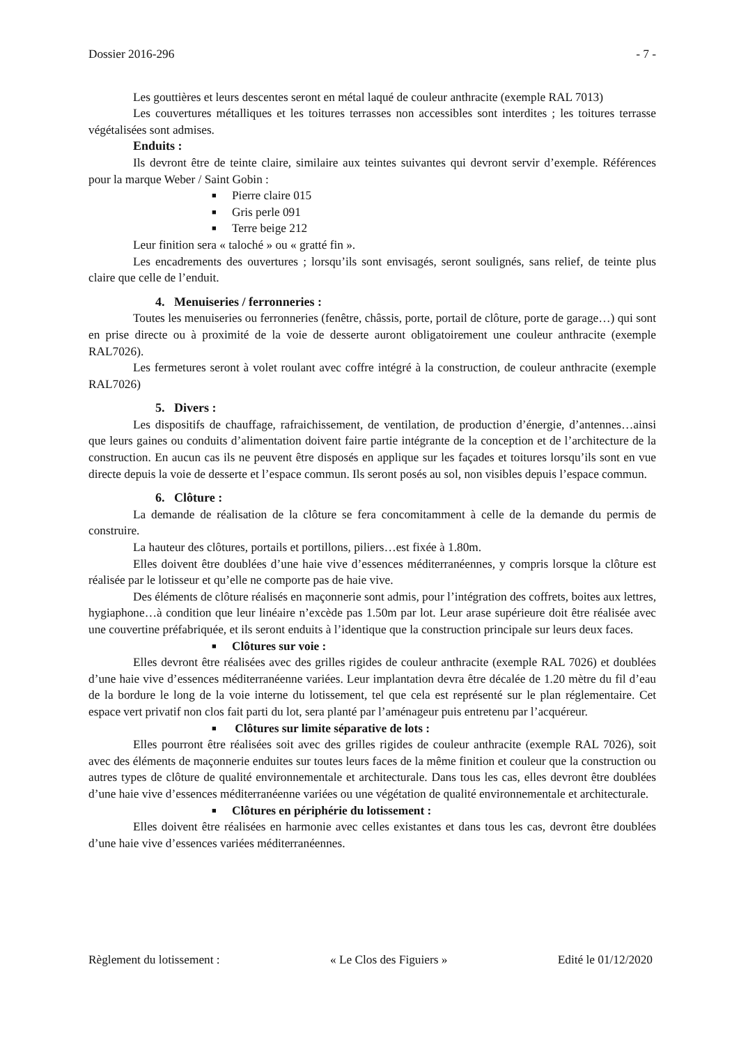Dossier 2016-296 - 7 -
Les gouttières et leurs descentes seront en métal laqué de couleur anthracite (exemple RAL 7013)
Les couvertures métalliques et les toitures terrasses non accessibles sont interdites ; les toitures terrasse végétalisées sont admises.
Enduits :
Ils devront être de teinte claire, similaire aux teintes suivantes qui devront servir d’exemple. Références pour la marque Weber / Saint Gobin :
■ Pierre claire 015
■ Gris perle 091
■ Terre beige 212
Leur finition sera « taloché » ou « gratté fin ».
Les encadrements des ouvertures ; lorsqu’ils sont envisagés, seront soulignés, sans relief, de teinte plus claire que celle de l’enduit.
4. Menuiseries / ferronneries :
Toutes les menuiseries ou ferronneries (fenêtre, châssis, porte, portail de clôture, porte de garage…) qui sont en prise directe ou à proximité de la voie de desserte auront obligatoirement une couleur anthracite (exemple RAL7026).
Les fermetures seront à volet roulant avec coffre intégré à la construction, de couleur anthracite (exemple RAL7026)
5. Divers :
Les dispositifs de chauffage, rafraichissement, de ventilation, de production d’énergie, d’antennes…ainsi que leurs gaines ou conduits d’alimentation doivent faire partie intégrante de la conception et de l’architecture de la construction. En aucun cas ils ne peuvent être disposés en applique sur les façades et toitures lorsqu’ils sont en vue directe depuis la voie de desserte et l’espace commun. Ils seront posés au sol, non visibles depuis l’espace commun.
6. Clôture :
La demande de réalisation de la clôture se fera concomitamment à celle de la demande du permis de construire.
La hauteur des clôtures, portails et portillons, piliers…est fixée à 1.80m.
Elles doivent être doublées d’une haie vive d’essences méditerranéennes, y compris lorsque la clôture est réalisée par le lotisseur et qu’elle ne comporte pas de haie vive.
Des éléments de clôture réalisés en maçonnerie sont admis, pour l’intégration des coffrets, boites aux lettres, hygiaphone…à condition que leur linéaire n’excède pas 1.50m par lot. Leur arase supérieure doit être réalisée avec une couvertine préfabriquée, et ils seront enduits à l’identique que la construction principale sur leurs deux faces.
■ Clôtures sur voie :
Elles devront être réalisées avec des grilles rigides de couleur anthracite (exemple RAL 7026) et doublées d’une haie vive d’essences méditerranéenne variées. Leur implantation devra être décalée de 1.20 mètre du fil d’eau de la bordure le long de la voie interne du lotissement, tel que cela est représenté sur le plan réglementaire. Cet espace vert privatif non clos fait parti du lot, sera planté par l’aménageur puis entretenu par l’acquéreur.
■ Clôtures sur limite séparative de lots :
Elles pourront être réalisées soit avec des grilles rigides de couleur anthracite (exemple RAL 7026), soit avec des éléments de maçonnerie enduites sur toutes leurs faces de la même finition et couleur que la construction ou autres types de clôture de qualité environnementale et architecturale. Dans tous les cas, elles devront être doublées d’une haie vive d’essences méditerranéenne variées ou une végétation de qualité environnementale et architecturale.
■ Clôtures en périphérie du lotissement :
Elles doivent être réalisées en harmonie avec celles existantes et dans tous les cas, devront être doublées d’une haie vive d’essences variées méditerranéennes.
Règlement du lotissement : « Le Clos des Figuiers » Edité le 01/12/2020